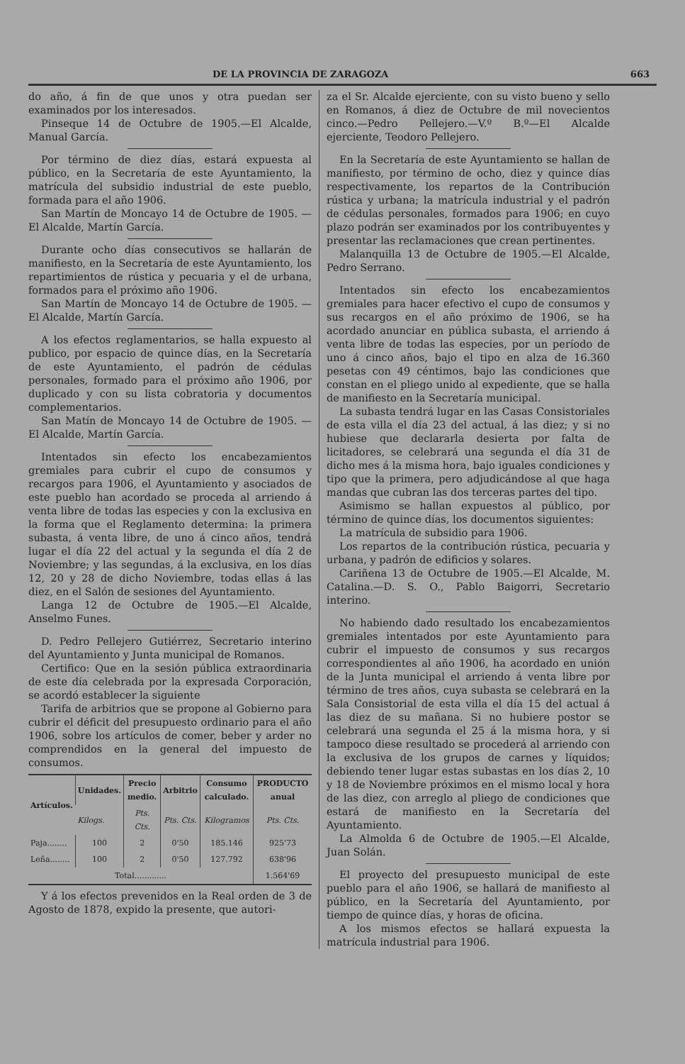DE LA PROVINCIA DE ZARAGOZA 663
do año, á fin de que unos y otra puedan ser examinados por los interesados.
Pinseque 14 de Octubre de 1905.—El Alcalde, Manual García.
Por término de diez días, estará expuesta al público, en la Secretaría de este Ayuntamiento, la matrícula del subsidio industrial de este pueblo, formada para el año 1906.
San Martín de Moncayo 14 de Octubre de 1905. —El Alcalde, Martín García.
Durante ocho días consecutivos se hallarán de manifiesto, en la Secretaría de este Ayuntamiento, los repartimientos de rústica y pecuaria y el de urbana, formados para el próximo año 1906.
San Martín de Moncayo 14 de Octubre de 1905. —El Alcalde, Martín García.
A los efectos reglamentarios, se halla expuesto al publico, por espacio de quince días, en la Secretaría de este Ayuntamiento, el padrón de cédulas personales, formado para el próximo año 1906, por duplicado y con su lista cobratoria y documentos complementarios.
San Matín de Moncayo 14 de Octubre de 1905. —El Alcalde, Martín García.
Intentados sin efecto los encabezamientos gremiales para cubrir el cupo de consumos y recargos para 1906, el Ayuntamiento y asociados de este pueblo han acordado se proceda al arriendo á venta libre de todas las especies y con la exclusiva en la forma que el Reglamento determina: la primera subasta, á venta libre, de uno á cinco años, tendrá lugar el día 22 del actual y la segunda el día 2 de Noviembre; y las segundas, á la exclusiva, en los días 12, 20 y 28 de dicho Noviembre, todas ellas á las diez, en el Salón de sesiones del Ayuntamiento.
Langa 12 de Octubre de 1905.—El Alcalde, Anselmo Funes.
D. Pedro Pellejero Gutiérrez, Secretario interino del Ayuntamiento y Junta municipal de Romanos.
Certifico: Que en la sesión pública extraordinaria de este día celebrada por la expresada Corporación, se acordó establecer la siguiente
Tarifa de arbitrios que se propone al Gobierno para cubrir el déficit del presupuesto ordinario para el año 1906, sobre los artículos de comer, beber y arder no comprendidos en la general del impuesto de consumos.
| Artículos. | Unidades. | Precio medio. | Arbitrio | Consumo calculado. | PRODUCTO anual |
| --- | --- | --- | --- | --- | --- |
| | Kilogs. | Pts. Cts. | Pts. Cts. | Kilogramos | Pts. Cts. |
| Paja........ | 100 | 2 | 0'50 | 185.146 | 925'73 |
| Leña........ | 100 | 2 | 0'50 | 127.792 | 638'96 |
| Total............. | | | | | 1.564'69 |
Y á los efectos prevenidos en la Real orden de 3 de Agosto de 1878, expido la presente, que autori-
za el Sr. Alcalde ejerciente, con su visto bueno y sello en Romanos, á diez de Octubre de mil novecientos cinco.—Pedro Pellejero.—V.º B.º—El Alcalde ejerciente, Teodoro Pellejero.
En la Secretaría de este Ayuntamiento se hallan de manifiesto, por término de ocho, diez y quince días respectivamente, los repartos de la Contribución rústica y urbana; la matrícula industrial y el padrón de cédulas personales, formados para 1906; en cuyo plazo podrán ser examinados por los contribuyentes y presentar las reclamaciones que crean pertinentes.
Malanquilla 13 de Octubre de 1905.—El Alcalde, Pedro Serrano.
Intentados sin efecto los encabezamientos gremiales para hacer efectivo el cupo de consumos y sus recargos en el año próximo de 1906, se ha acordado anunciar en pública subasta, el arriendo á venta libre de todas las especies, por un período de uno á cinco años, bajo el tipo en alza de 16.360 pesetas con 49 céntimos, bajo las condiciones que constan en el pliego unido al expediente, que se halla de manifiesto en la Secretaría municipal.
La subasta tendrá lugar en las Casas Consistoriales de esta villa el día 23 del actual, á las diez; y si no hubiese que declararla desierta por falta de licitadores, se celebrará una segunda el día 31 de dicho mes á la misma hora, bajo iguales condiciones y tipo que la primera, pero adjudicándose al que haga mandas que cubran las dos terceras partes del tipo.
Asimismo se hallan expuestos al público, por término de quince días, los documentos siguientes:
La matrícula de subsidio para 1906.
Los repartos de la contribución rústica, pecuaria y urbana, y padrón de edificios y solares.
Cariñena 13 de Octubre de 1905.—El Alcalde, M. Catalina.—D. S. O., Pablo Baigorri, Secretario interino.
No habiendo dado resultado los encabezamientos gremiales intentados por este Ayuntamiento para cubrir el impuesto de consumos y sus recargos correspondientes al año 1906, ha acordado en unión de la Junta municipal el arriendo á venta libre por término de tres años, cuya subasta se celebrará en la Sala Consistorial de esta villa el día 15 del actual á las diez de su mañana. Si no hubiere postor se celebrará una segunda el 25 á la misma hora, y si tampoco diese resultado se procederá al arriendo con la exclusiva de los grupos de carnes y líquidos; debiendo tener lugar estas subastas en los días 2, 10 y 18 de Noviembre próximos en el mismo local y hora de las diez, con arreglo al pliego de condiciones que estará de manifiesto en la Secretaría del Ayuntamiento.
La Almolda 6 de Octubre de 1905.—El Alcalde, Juan Solán.
El proyecto del presupuesto municipal de este pueblo para el año 1906, se hallará de manifiesto al público, en la Secretaría del Ayuntamiento, por tiempo de quince días, y horas de oficina.
A los mismos efectos se hallará expuesta la matrícula industrial para 1906.